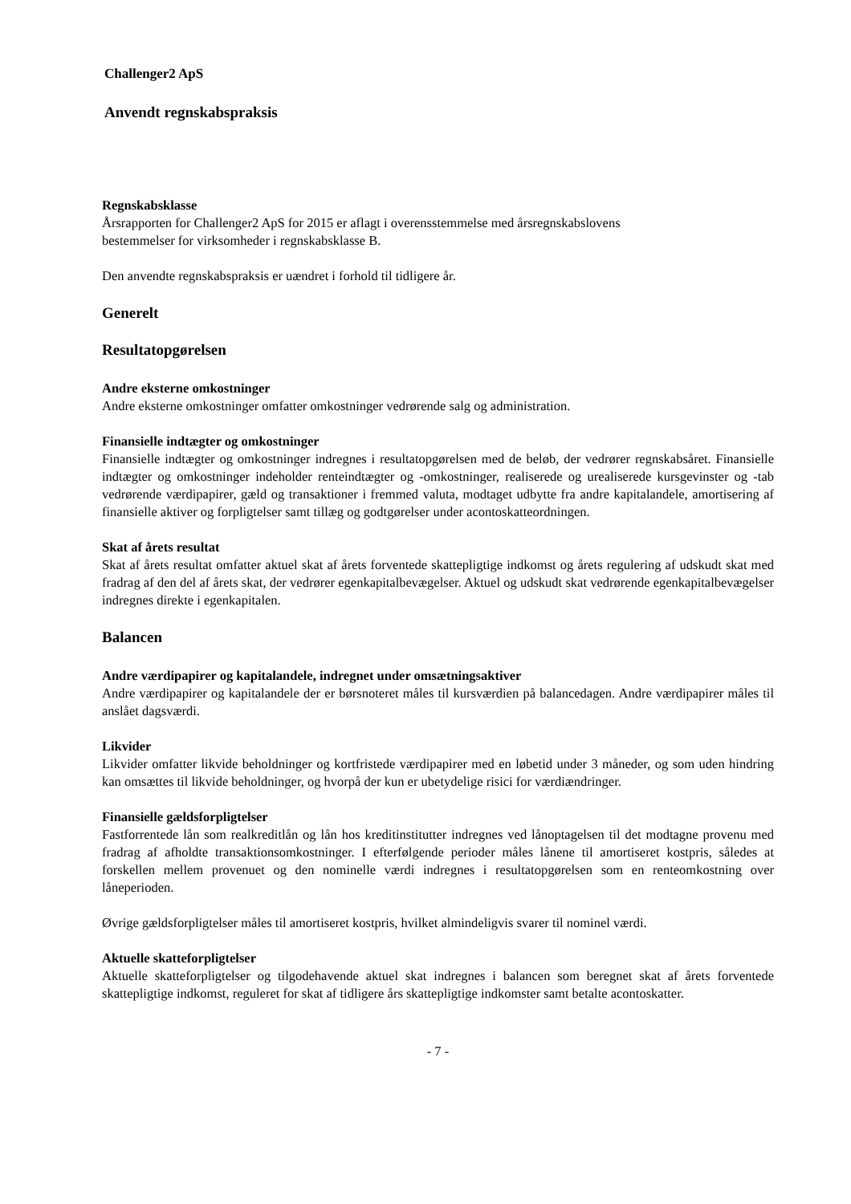Challenger2 ApS
Anvendt regnskabspraksis
Regnskabsklasse
Årsrapporten for Challenger2 ApS for 2015 er aflagt i overensstemmelse med årsregnskabslovens
bestemmelser for virksomheder i regnskabsklasse B.
Den anvendte regnskabspraksis er uændret i forhold til tidligere år.
Generelt
Resultatopgørelsen
Andre eksterne omkostninger
Andre eksterne omkostninger omfatter omkostninger vedrørende salg og administration.
Finansielle indtægter og omkostninger
Finansielle indtægter og omkostninger indregnes i resultatopgørelsen med de beløb, der vedrører regnskabsåret. Finansielle indtægter og omkostninger indeholder renteindtægter og -omkostninger, realiserede og urealiserede kursgevinster og -tab vedrørende værdipapirer, gæld og transaktioner i fremmed valuta, modtaget udbytte fra andre kapitalandele, amortisering af finansielle aktiver og forpligtelser samt tillæg og godtgørelser under acontoskatteordningen.
Skat af årets resultat
Skat af årets resultat omfatter aktuel skat af årets forventede skattepligtige indkomst og årets regulering af udskudt skat med fradrag af den del af årets skat, der vedrører egenkapitalbevægelser. Aktuel og udskudt skat vedrørende egenkapitalbevægelser indregnes direkte i egenkapitalen.
Balancen
Andre værdipapirer og kapitalandele, indregnet under omsætningsaktiver
Andre værdipapirer og kapitalandele der er børsnoteret måles til kursværdien på balancedagen. Andre værdipapirer måles til anslået dagsværdi.
Likvider
Likvider omfatter likvide beholdninger og kortfristede værdipapirer med en løbetid under 3 måneder, og som uden hindring kan omsættes til likvide beholdninger, og hvorpå der kun er ubetydelige risici for værdiændringer.
Finansielle gældsforpligtelser
Fastforrentede lån som realkreditlån og lån hos kreditinstitutter indregnes ved lånoptagelsen til det modtagne provenu med fradrag af afholdte transaktionsomkostninger. I efterfølgende perioder måles lånene til amortiseret kostpris, således at forskellen mellem provenuet og den nominelle værdi indregnes i resultatopgørelsen som en renteomkostning over låneperioden.
Øvrige gældsforpligtelser måles til amortiseret kostpris, hvilket almindeligvis svarer til nominel værdi.
Aktuelle skatteforpligtelser
Aktuelle skatteforpligtelser og tilgodehavende aktuel skat indregnes i balancen som beregnet skat af årets forventede skattepligtige indkomst, reguleret for skat af tidligere års skattepligtige indkomster samt betalte acontoskatter.
- 7 -